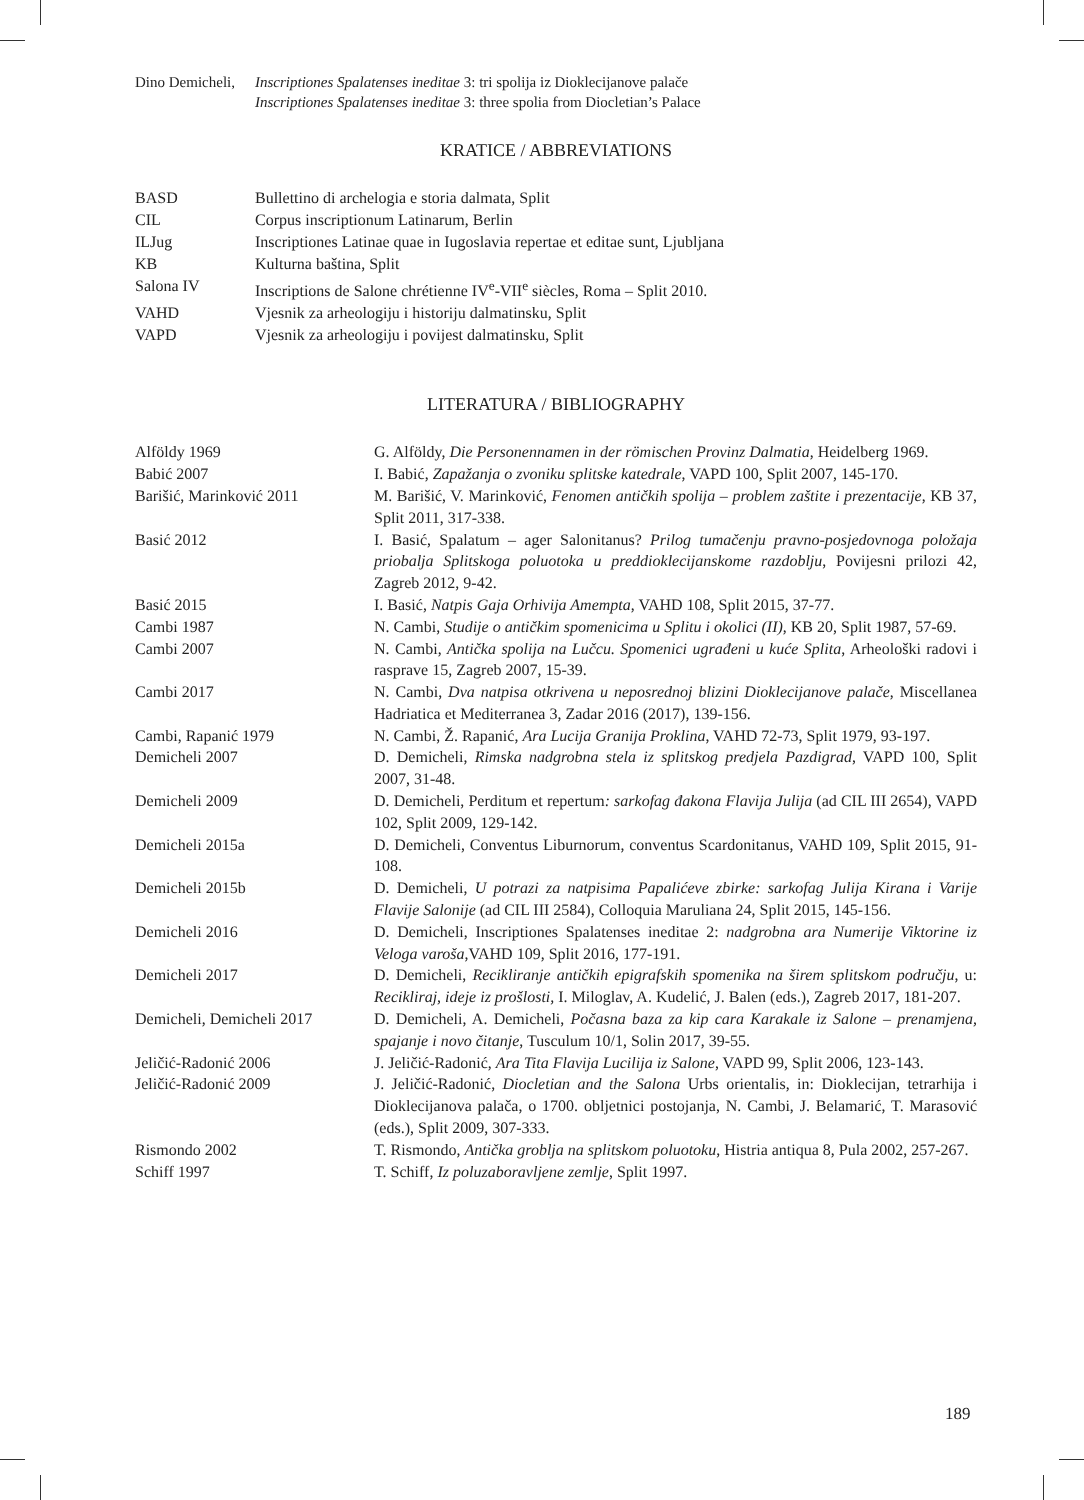Dino Demicheli,
Inscriptiones Spalatenses ineditae 3: tri spolija iz Dioklecijanove palače
Inscriptiones Spalatenses ineditae 3: three spolia from Diocletian’s Palace
KRATICE / ABBREVIATIONS
| BASD | Bullettino di archelogia e storia dalmata, Split |
| CIL | Corpus inscriptionum Latinarum, Berlin |
| ILJug | Inscriptiones Latinae quae in Iugoslavia repertae et editae sunt, Ljubljana |
| KB | Kulturna baština, Split |
| Salona IV | Inscriptions de Salone chrétienne IV<sup>e</sup>-VII<sup>e</sup> siècles, Roma – Split 2010. |
| VAHD | Vjesnik za arheologiju i historiju dalmatinsku, Split |
| VAPD | Vjesnik za arheologiju i povijest dalmatinsku, Split |
LITERATURA / BIBLIOGRAPHY
| Alföldy 1969 | G. Alföldy, Die Personennamen in der römischen Provinz Dalmatia , Heidelberg 1969. |
| Babić 2007 | I. Babić, Zapažanja o zvoniku splitske katedrale , VAPD 100, Split 2007, 145-170. |
| Barišić, Marinković 2011 | M. Barišić, V. Marinković, Fenomen antičkih spolija – problem zaštite i prezentacije , KB 37, Split 2011, 317-338. |
| Basić 2012 | I. Basić, Spalatum – ager Salonitanus? Prilog tumačenju pravno-posjedovnoga položaja priobalja Splitskoga poluotoka u preddioklecijanskome razdoblju , Povijesni prilozi 42, Zagreb 2012, 9-42. |
| Basić 2015 | I. Basić, Natpis Gaja Orhivija Amempta , VAHD 108, Split 2015, 37-77. |
| Cambi 1987 | N. Cambi, Studije o antičkim spomenicima u Splitu i okolici (II) , KB 20, Split 1987, 57-69. |
| Cambi 2007 | N. Cambi, Antička spolija na Lučcu. Spomenici ugrađeni u kuće Splita , Arheološki radovi i rasprave 15, Zagreb 2007, 15-39. |
| Cambi 2017 | N. Cambi, Dva natpisa otkrivena u neposrednoj blizini Dioklecijanove palače , Miscellanea Hadriatica et Mediterranea 3, Zadar 2016 (2017), 139-156. |
| Cambi, Rapanić 1979 | N. Cambi, Ž. Rapanić, Ara Lucija Granija Proklina , VAHD 72-73, Split 1979, 93-197. |
| Demicheli 2007 | D. Demicheli, Rimska nadgrobna stela iz splitskog predjela Pazdigrad , VAPD 100, Split 2007, 31-48. |
| Demicheli 2009 | D. Demicheli, Perditum et repertum : sarkofag đakona Flavija Julija (ad CIL III 2654), VAPD 102, Split 2009, 129-142. |
| Demicheli 2015a | D. Demicheli, Conventus Liburnorum, conventus Scardonitanus, VAHD 109, Split 2015, 91-108. |
| Demicheli 2015b | D. Demicheli, U potrazi za natpisima Papalićeve zbirke: sarkofag Julija Kirana i Varije Flavije Salonije (ad CIL III 2584), Colloquia Maruliana 24, Split 2015, 145-156. |
| Demicheli 2016 | D. Demicheli, Inscriptiones Spalatenses ineditae 2: nadgrobna ara Numerije Viktorine iz Veloga varoša ,VAHD 109, Split 2016, 177-191. |
| Demicheli 2017 | D. Demicheli, Recikliranje antičkih epigrafskih spomenika na širem splitskom području , u: Recikliraj, ideje iz prošlosti, I. Miloglav, A. Kudelić, J. Balen (eds.), Zagreb 2017, 181-207. |
| Demicheli, Demicheli 2017 | D. Demicheli, A. Demicheli, Počasna baza za kip cara Karakale iz Salone – prenamjena, spajanje i novo čitanje , Tusculum 10/1, Solin 2017, 39-55. |
| Jeličić-Radonić 2006 | J. Jeličić-Radonić, Ara Tita Flavija Lucilija iz Salone , VAPD 99, Split 2006, 123-143. |
| Jeličić-Radonić 2009 | J. Jeličić-Radonić, Diocletian and the Salona Urbs orientalis, in: Dioklecijan, tetrarhija i Dioklecijanova palača, o 1700. obljetnici postojanja, N. Cambi, J. Belamarić, T. Marasović (eds.), Split 2009, 307-333. |
| Rismondo 2002 | T. Rismondo, Antička groblja na splitskom poluotoku , Histria antiqua 8, Pula 2002, 257-267. |
| Schiff 1997 | T. Schiff, Iz poluzaboravljene zemlje , Split 1997. |
189